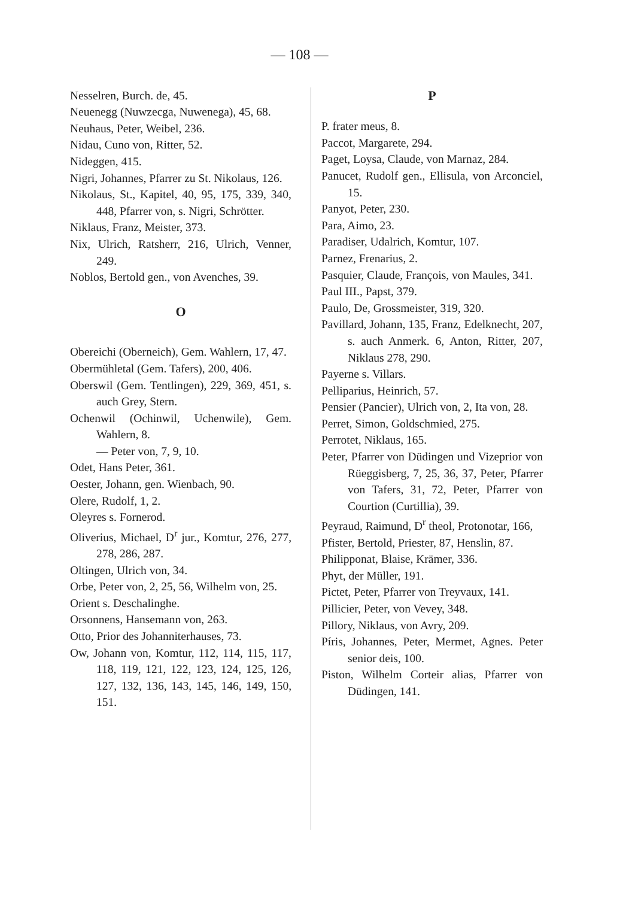— 108 —
Nesselren, Burch. de, 45.
Neuenegg (Nuwzecga, Nuwenega), 45, 68.
Neuhaus, Peter, Weibel, 236.
Nidau, Cuno von, Ritter, 52.
Nideggen, 415.
Nigri, Johannes, Pfarrer zu St. Nikolaus, 126.
Nikolaus, St., Kapitel, 40, 95, 175, 339, 340, 448, Pfarrer von, s. Nigri, Schrötter.
Niklaus, Franz, Meister, 373.
Nix, Ulrich, Ratsherr, 216, Ulrich, Venner, 249.
Noblos, Bertold gen., von Avenches, 39.
O
Obereichi (Oberneich), Gem. Wahlern, 17, 47.
Obermühletal (Gem. Tafers), 200, 406.
Oberswil (Gem. Tentlingen), 229, 369, 451, s. auch Grey, Stern.
Ochenwil (Ochinwil, Uchenwile), Gem. Wahlern, 8.
— Peter von, 7, 9, 10.
Odet, Hans Peter, 361.
Oester, Johann, gen. Wienbach, 90.
Olere, Rudolf, 1, 2.
Oleyres s. Fornerod.
Oliverius, Michael, D<sup>r</sup> jur., Komtur, 276, 277, 278, 286, 287.
Oltingen, Ulrich von, 34.
Orbe, Peter von, 2, 25, 56, Wilhelm von, 25.
Orient s. Deschalinghe.
Orsonnens, Hansemann von, 263.
Otto, Prior des Johanniterhauses, 73.
Ow, Johann von, Komtur, 112, 114, 115, 117, 118, 119, 121, 122, 123, 124, 125, 126, 127, 132, 136, 143, 145, 146, 149, 150, 151.
P
P. frater meus, 8.
Paccot, Margarete, 294.
Paget, Loysa, Claude, von Marnaz, 284.
Panucet, Rudolf gen., Ellisula, von Arconciel, 15.
Panyot, Peter, 230.
Para, Aimo, 23.
Paradiser, Udalrich, Komtur, 107.
Parnez, Frenarius, 2.
Pasquier, Claude, François, von Maules, 341.
Paul III., Papst, 379.
Paulo, De, Grossmeister, 319, 320.
Pavillard, Johann, 135, Franz, Edelknecht, 207, s. auch Anmerk. 6, Anton, Ritter, 207, Niklaus 278, 290.
Payerne s. Villars.
Pelliparius, Heinrich, 57.
Pensier (Pancier), Ulrich von, 2, Ita von, 28.
Perret, Simon, Goldschmied, 275.
Perrotet, Niklaus, 165.
Peter, Pfarrer von Düdingen und Vizeprior von Rüeggisberg, 7, 25, 36, 37, Peter, Pfarrer von Tafers, 31, 72, Peter, Pfarrer von Courtion (Curtillia), 39.
Peyraud, Raimund, D<sup>r</sup> theol, Protonotar, 166,
Pfister, Bertold, Priester, 87, Henslin, 87.
Philipponat, Blaise, Krämer, 336.
Phyt, der Müller, 191.
Pictet, Peter, Pfarrer von Treyvaux, 141.
Pillicier, Peter, von Vevey, 348.
Pillory, Niklaus, von Avry, 209.
Píris, Johannes, Peter, Mermet, Agnes. Peter senior deis, 100.
Piston, Wilhelm Corteir alias, Pfarrer von Düdingen, 141.